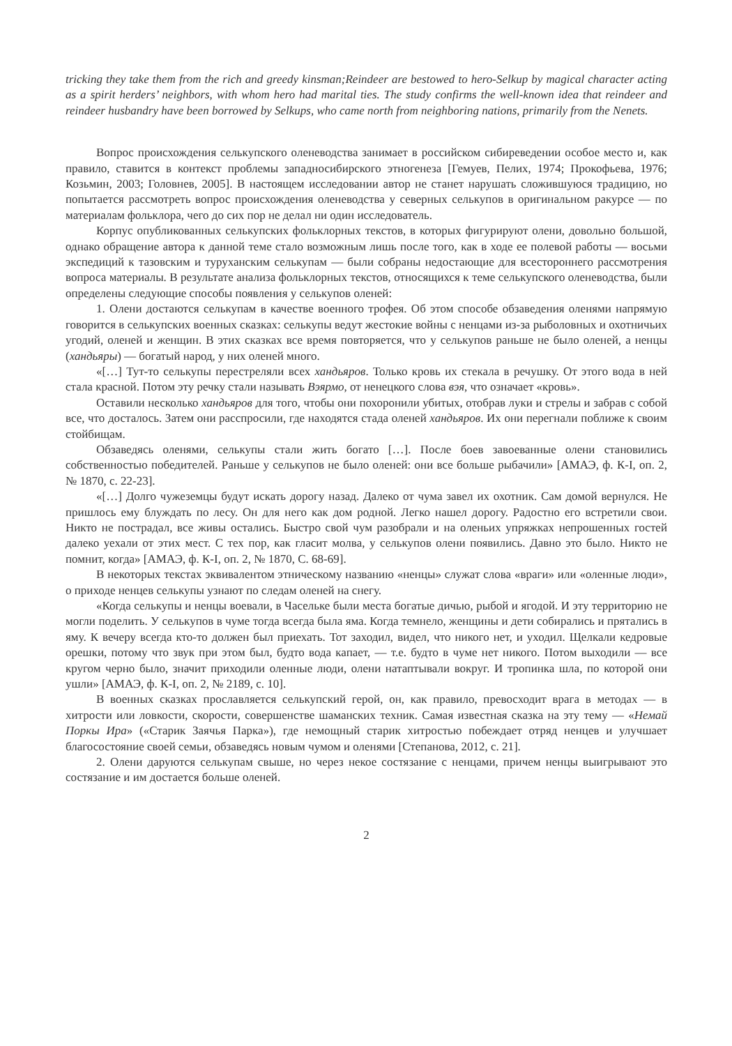tricking they take them from the rich and greedy kinsman;Reindeer are bestowed to hero-Selkup by magical character acting as a spirit herders’ neighbors, with whom hero had marital ties. The study confirms the well-known idea that reindeer and reindeer husbandry have been borrowed by Selkups, who came north from neighboring nations, primarily from the Nenets.
Вопрос происхождения селькупского оленеводства занимает в российском сибиреведении особое место и, как правило, ставится в контекст проблемы западносибирского этногенеза [Гемуев, Пелих, 1974; Прокофьева, 1976; Козьмин, 2003; Головнев, 2005]. В настоящем исследовании автор не станет нарушать сложившуюся традицию, но попытается рассмотреть вопрос происхождения оленеводства у северных селькупов в оригинальном ракурсе — по материалам фольклора, чего до сих пор не делал ни один исследователь.
Корпус опубликованных селькупских фольклорных текстов, в которых фигурируют олени, довольно большой, однако обращение автора к данной теме стало возможным лишь после того, как в ходе ее полевой работы — восьми экспедиций к тазовским и туруханским селькупам — были собраны недостающие для всестороннего рассмотрения вопроса материалы. В результате анализа фольклорных текстов, относящихся к теме селькупского оленеводства, были определены следующие способы появления у селькупов оленей:
1. Олени достаются селькупам в качестве военного трофея. Об этом способе обзаведения оленями напрямую говорится в селькупских военных сказках: селькупы ведут жестокие войны с ненцами из-за рыболовных и охотничьих угодий, оленей и женщин. В этих сказках все время повторяется, что у селькупов раньше не было оленей, а ненцы (хандьяры) — богатый народ, у них оленей много.
«[…] Тут-то селькупы перестреляли всех хандьяров. Только кровь их стекала в речушку. От этого вода в ней стала красной. Потом эту речку стали называть Вэярмо, от ненецкого слова вэя, что означает «кровь».
Оставили несколько хандьяров для того, чтобы они похоронили убитых, отобрав луки и стрелы и забрав с собой все, что досталось. Затем они расспросили, где находятся стада оленей хандьяров. Их они перегнали поближе к своим стойбищам.
Обзаведясь оленями, селькупы стали жить богато […]. После боев завоеванные олени становились собственностью победителей. Раньше у селькупов не было оленей: они все больше рыбачили» [АМАЭ, ф. К-I, оп. 2, № 1870, с. 22-23].
«[…] Долго чужеземцы будут искать дорогу назад. Далеко от чума завел их охотник. Сам домой вернулся. Не пришлось ему блуждать по лесу. Он для него как дом родной. Легко нашел дорогу. Радостно его встретили свои. Никто не пострадал, все живы остались. Быстро свой чум разобрали и на оленьих упряжках непрошенных гостей далеко уехали от этих мест. С тех пор, как гласит молва, у селькупов олени появились. Давно это было. Никто не помнит, когда» [АМАЭ, ф. К-I, оп. 2, № 1870, С. 68-69].
В некоторых текстах эквивалентом этническому названию «ненцы» служат слова «враги» или «оленные люди», о приходе ненцев селькупы узнают по следам оленей на снегу.
«Когда селькупы и ненцы воевали, в Часельке были места богатые дичью, рыбой и ягодой. И эту территорию не могли поделить. У селькупов в чуме тогда всегда была яма. Когда темнело, женщины и дети собирались и прятались в яму. К вечеру всегда кто-то должен был приехать. Тот заходил, видел, что никого нет, и уходил. Щелкали кедровые орешки, потому что звук при этом был, будто вода капает, — т.е. будто в чуме нет никого. Потом выходили — все кругом черно было, значит приходили оленные люди, олени натаптывали вокруг. И тропинка шла, по которой они ушли» [АМАЭ, ф. К-I, оп. 2, № 2189, с. 10].
В военных сказках прославляется селькупский герой, он, как правило, превосходит врага в методах — в хитрости или ловкости, скорости, совершенстве шаманских техник. Самая известная сказка на эту тему — «Немай Поркы Ира» («Старик Заячья Парка»), где немощный старик хитростью побеждает отряд ненцев и улучшает благосостояние своей семьи, обзаведясь новым чумом и оленями [Степанова, 2012, с. 21].
2. Олени даруются селькупам свыше, но через некое состязание с ненцами, причем ненцы выигрывают это состязание и им достается больше оленей.
2